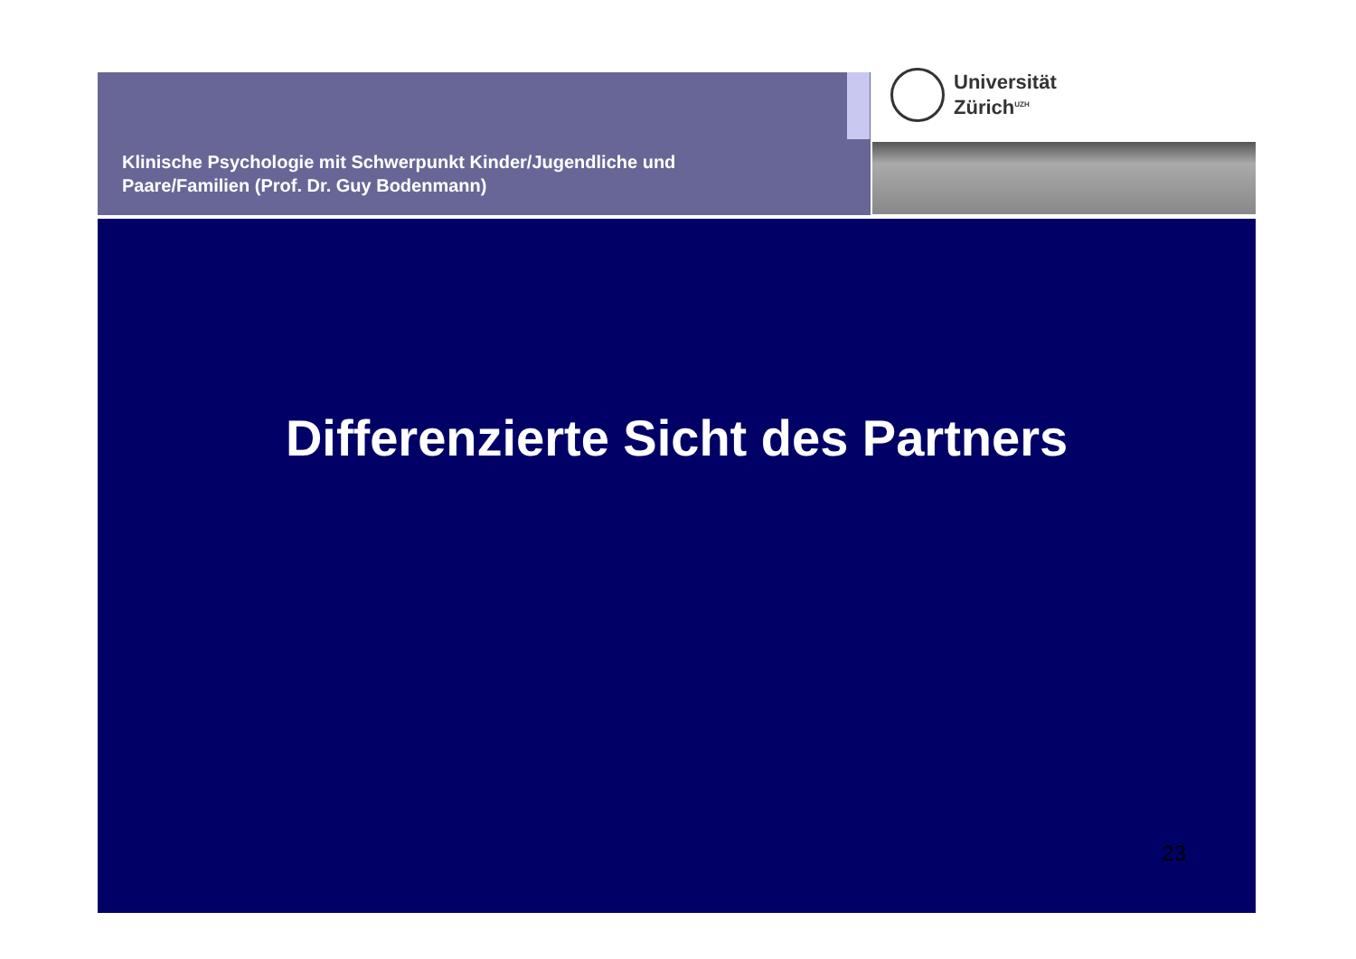Klinische Psychologie mit Schwerpunkt Kinder/Jugendliche und
Paare/Familien (Prof. Dr. Guy Bodenmann)
Universität
Zürich<sup>UZH</sup>
Differenzierte Sicht des Partners
23